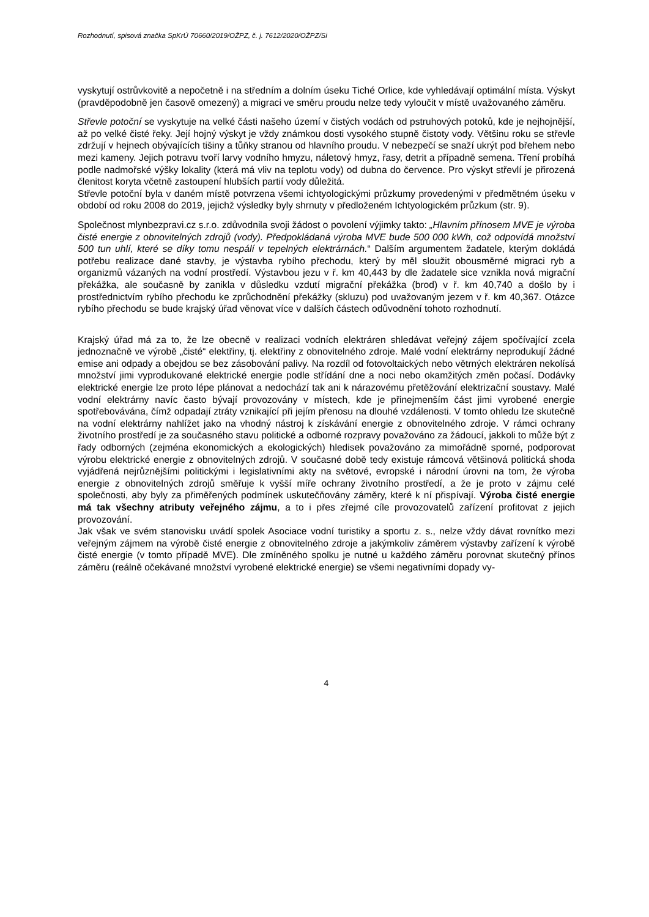Rozhodnutí, spisová značka SpKrÚ 70660/2019/OŽPZ, č. j. 7612/2020/OŽPZ/Si
vyskytují ostrůvkovitě a nepočetně i na středním a dolním úseku Tiché Orlice, kde vyhledávají optimální místa. Výskyt (pravděpodobně jen časově omezený) a migraci ve směru proudu nelze tedy vyloučit v místě uvažovaného záměru.
Střevle potoční se vyskytuje na velké části našeho území v čistých vodách od pstruhových potoků, kde je nejhojnější, až po velké čisté řeky. Její hojný výskyt je vždy známkou dosti vysokého stupně čistoty vody. Většinu roku se střevle zdržují v hejnech obývajících tišiny a tůňky stranou od hlavního proudu. V nebezpečí se snaží ukrýt pod břehem nebo mezi kameny. Jejich potravu tvoří larvy vodního hmyzu, náletový hmyz, řasy, detrit a případně semena. Tření probíhá podle nadmořské výšky lokality (která má vliv na teplotu vody) od dubna do července. Pro výskyt střevlí je přirozená členitost koryta včetně zastoupení hlubších partií vody důležitá.
Střevle potoční byla v daném místě potvrzena všemi ichtyologickými průzkumy provedenými v předmětném úseku v období od roku 2008 do 2019, jejichž výsledky byly shrnuty v předloženém Ichtyologickém průzkum (str. 9).
Společnost mlynbezpravi.cz s.r.o. zdůvodnila svoji žádost o povolení výjimky takto: „Hlavním přínosem MVE je výroba čisté energie z obnovitelných zdrojů (vody). Předpokládaná výroba MVE bude 500 000 kWh, což odpovídá množství 500 tun uhlí, které se díky tomu nespálí v tepelných elektrárnách.“ Dalším argumentem žadatele, kterým dokládá potřebu realizace dané stavby, je výstavba rybího přechodu, který by měl sloužit obousměrné migraci ryb a organizmů vázaných na vodní prostředí. Výstavbou jezu v ř. km 40,443 by dle žadatele sice vznikla nová migrační překážka, ale současně by zanikla v důsledku vzdutí migrační překážka (brod) v ř. km 40,740 a došlo by i prostřednictvím rybího přechodu ke zprůchodnění překážky (skluzu) pod uvažovaným jezem v ř. km 40,367. Otázce rybího přechodu se bude krajský úřad věnovat více v dalších částech odůvodnění tohoto rozhodnutí.
Krajský úřad má za to, že lze obecně v realizaci vodních elektráren shledávat veřejný zájem spočívající zcela jednoznačně ve výrobě „čisté“ elektřiny, tj. elektřiny z obnovitelného zdroje. Malé vodní elektrárny neprodukují žádné emise ani odpady a obejdou se bez zásobování palivy. Na rozdíl od fotovoltaických nebo větrných elektráren nekolísá množství jimi vyprodukované elektrické energie podle střídání dne a noci nebo okamžitých změn počasí. Dodávky elektrické energie lze proto lépe plánovat a nedochází tak ani k nárazovému přetěžování elektrizační soustavy. Malé vodní elektrárny navíc často bývají provozovány v místech, kde je přinejmenším část jimi vyrobené energie spotřebovávána, čímž odpadají ztráty vznikající při jejím přenosu na dlouhé vzdálenosti. V tomto ohledu lze skutečně na vodní elektrárny nahlížet jako na vhodný nástroj k získávání energie z obnovitelného zdroje. V rámci ochrany životního prostředí je za současného stavu politické a odborné rozpravy považováno za žádoucí, jakkoli to může být z řady odborných (zejména ekonomických a ekologických) hledisek považováno za mimořádně sporné, podporovat výrobu elektrické energie z obnovitelných zdrojů. V současné době tedy existuje rámcová většinová politická shoda vyjádřená nejrůznějšími politickými i legislativními akty na světové, evropské i národní úrovni na tom, že výroba energie z obnovitelných zdrojů směřuje k vyšší míře ochrany životního prostředí, a že je proto v zájmu celé společnosti, aby byly za přiměřených podmínek uskutečňovány záměry, které k ní přispívají. Výroba čisté energie má tak všechny atributy veřejného zájmu, a to i přes zřejmé cíle provozovatelů zařízení profitovat z jejich provozování.
Jak však ve svém stanovisku uvádí spolek Asociace vodní turistiky a sportu z. s., nelze vždy dávat rovnítko mezi veřejným zájmem na výrobě čisté energie z obnovitelného zdroje a jakýmkoliv záměrem výstavby zařízení k výrobě čisté energie (v tomto případě MVE). Dle zmíněného spolku je nutné u každého záměru porovnat skutečný přínos záměru (reálně očekávané množství vyrobené elektrické energie) se všemi negativními dopady vy-
4